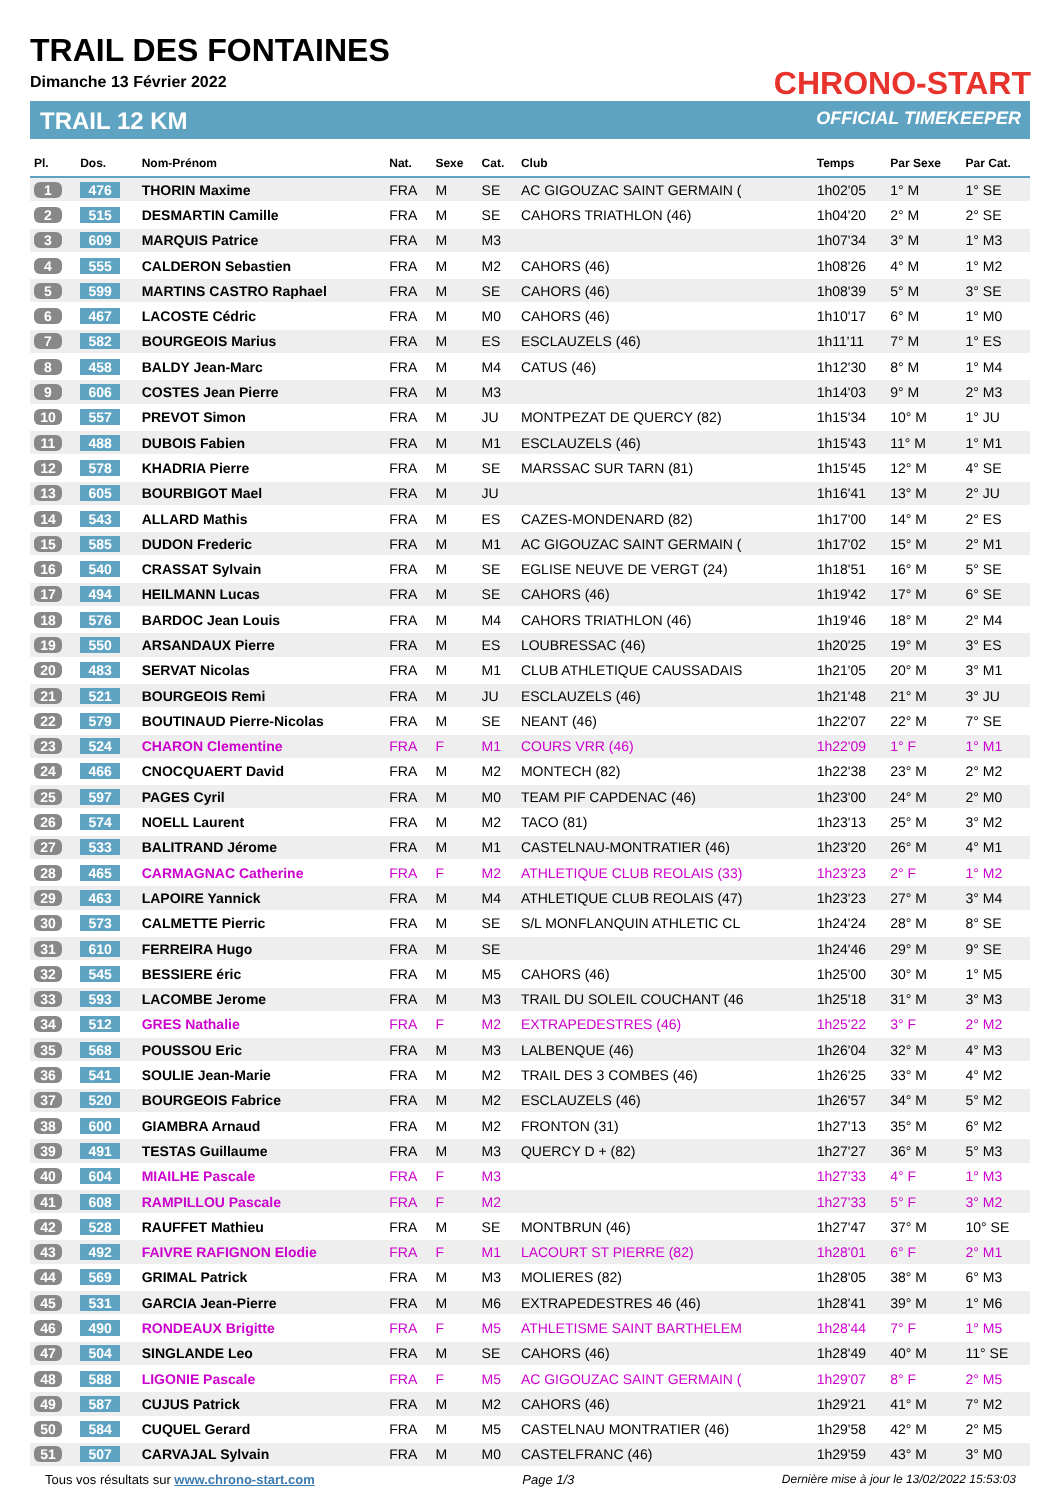TRAIL DES FONTAINES
Dimanche 13 Février 2022
TRAIL 12 KM
CHRONO-START
OFFICIAL TIMEKEEPER
| Pl. | Dos. | Nom-Prénom | Nat. | Sexe | Cat. | Club | Temps | Par Sexe | Par Cat. |
| --- | --- | --- | --- | --- | --- | --- | --- | --- | --- |
| 1 | 476 | THORIN Maxime | FRA | M | SE | AC GIGOUZAC SAINT GERMAIN ( | 1h02'05 | 1° M | 1° SE |
| 2 | 515 | DESMARTIN Camille | FRA | M | SE | CAHORS TRIATHLON (46) | 1h04'20 | 2° M | 2° SE |
| 3 | 609 | MARQUIS Patrice | FRA | M | M3 | | 1h07'34 | 3° M | 1° M3 |
| 4 | 555 | CALDERON Sebastien | FRA | M | M2 | CAHORS (46) | 1h08'26 | 4° M | 1° M2 |
| 5 | 599 | MARTINS CASTRO Raphael | FRA | M | SE | CAHORS (46) | 1h08'39 | 5° M | 3° SE |
| 6 | 467 | LACOSTE Cédric | FRA | M | M0 | CAHORS (46) | 1h10'17 | 6° M | 1° M0 |
| 7 | 582 | BOURGEOIS Marius | FRA | M | ES | ESCLAUZELS (46) | 1h11'11 | 7° M | 1° ES |
| 8 | 458 | BALDY Jean-Marc | FRA | M | M4 | CATUS (46) | 1h12'30 | 8° M | 1° M4 |
| 9 | 606 | COSTES Jean Pierre | FRA | M | M3 | | 1h14'03 | 9° M | 2° M3 |
| 10 | 557 | PREVOT Simon | FRA | M | JU | MONTPEZAT DE QUERCY (82) | 1h15'34 | 10° M | 1° JU |
| 11 | 488 | DUBOIS Fabien | FRA | M | M1 | ESCLAUZELS (46) | 1h15'43 | 11° M | 1° M1 |
| 12 | 578 | KHADRIA Pierre | FRA | M | SE | MARSSAC SUR TARN (81) | 1h15'45 | 12° M | 4° SE |
| 13 | 605 | BOURBIGOT Mael | FRA | M | JU | | 1h16'41 | 13° M | 2° JU |
| 14 | 543 | ALLARD Mathis | FRA | M | ES | CAZES-MONDENARD (82) | 1h17'00 | 14° M | 2° ES |
| 15 | 585 | DUDON Frederic | FRA | M | M1 | AC GIGOUZAC SAINT GERMAIN ( | 1h17'02 | 15° M | 2° M1 |
| 16 | 540 | CRASSAT Sylvain | FRA | M | SE | EGLISE NEUVE DE VERGT (24) | 1h18'51 | 16° M | 5° SE |
| 17 | 494 | HEILMANN Lucas | FRA | M | SE | CAHORS (46) | 1h19'42 | 17° M | 6° SE |
| 18 | 576 | BARDOC Jean Louis | FRA | M | M4 | CAHORS TRIATHLON (46) | 1h19'46 | 18° M | 2° M4 |
| 19 | 550 | ARSANDAUX Pierre | FRA | M | ES | LOUBRESSAC (46) | 1h20'25 | 19° M | 3° ES |
| 20 | 483 | SERVAT Nicolas | FRA | M | M1 | CLUB ATHLETIQUE CAUSSADAIS | 1h21'05 | 20° M | 3° M1 |
| 21 | 521 | BOURGEOIS Remi | FRA | M | JU | ESCLAUZELS (46) | 1h21'48 | 21° M | 3° JU |
| 22 | 579 | BOUTINAUD Pierre-Nicolas | FRA | M | SE | NEANT (46) | 1h22'07 | 22° M | 7° SE |
| 23 | 524 | CHARON Clementine | FRA | F | M1 | COURS VRR (46) | 1h22'09 | 1° F | 1° M1 |
| 24 | 466 | CNOCQUAERT David | FRA | M | M2 | MONTECH (82) | 1h22'38 | 23° M | 2° M2 |
| 25 | 597 | PAGES Cyril | FRA | M | M0 | TEAM PIF CAPDENAC (46) | 1h23'00 | 24° M | 2° M0 |
| 26 | 574 | NOELL Laurent | FRA | M | M2 | TACO (81) | 1h23'13 | 25° M | 3° M2 |
| 27 | 533 | BALITRAND Jérome | FRA | M | M1 | CASTELNAU-MONTRATIER (46) | 1h23'20 | 26° M | 4° M1 |
| 28 | 465 | CARMAGNAC Catherine | FRA | F | M2 | ATHLETIQUE CLUB REOLAIS (33) | 1h23'23 | 2° F | 1° M2 |
| 29 | 463 | LAPOIRE Yannick | FRA | M | M4 | ATHLETIQUE CLUB REOLAIS (47) | 1h23'23 | 27° M | 3° M4 |
| 30 | 573 | CALMETTE Pierric | FRA | M | SE | S/L MONFLANQUIN ATHLETIC CL | 1h24'24 | 28° M | 8° SE |
| 31 | 610 | FERREIRA Hugo | FRA | M | SE | | 1h24'46 | 29° M | 9° SE |
| 32 | 545 | BESSIERE éric | FRA | M | M5 | CAHORS (46) | 1h25'00 | 30° M | 1° M5 |
| 33 | 593 | LACOMBE Jerome | FRA | M | M3 | TRAIL DU SOLEIL COUCHANT (46 | 1h25'18 | 31° M | 3° M3 |
| 34 | 512 | GRES Nathalie | FRA | F | M2 | EXTRAPEDESTRES (46) | 1h25'22 | 3° F | 2° M2 |
| 35 | 568 | POUSSOU Eric | FRA | M | M3 | LALBENQUE (46) | 1h26'04 | 32° M | 4° M3 |
| 36 | 541 | SOULIE Jean-Marie | FRA | M | M2 | TRAIL DES 3 COMBES (46) | 1h26'25 | 33° M | 4° M2 |
| 37 | 520 | BOURGEOIS Fabrice | FRA | M | M2 | ESCLAUZELS (46) | 1h26'57 | 34° M | 5° M2 |
| 38 | 600 | GIAMBRA Arnaud | FRA | M | M2 | FRONTON (31) | 1h27'13 | 35° M | 6° M2 |
| 39 | 491 | TESTAS Guillaume | FRA | M | M3 | QUERCY D + (82) | 1h27'27 | 36° M | 5° M3 |
| 40 | 604 | MIAILHE Pascale | FRA | F | M3 | | 1h27'33 | 4° F | 1° M3 |
| 41 | 608 | RAMPILLOU Pascale | FRA | F | M2 | | 1h27'33 | 5° F | 3° M2 |
| 42 | 528 | RAUFFET Mathieu | FRA | M | SE | MONTBRUN (46) | 1h27'47 | 37° M | 10° SE |
| 43 | 492 | FAIVRE RAFIGNON Elodie | FRA | F | M1 | LACOURT ST PIERRE (82) | 1h28'01 | 6° F | 2° M1 |
| 44 | 569 | GRIMAL Patrick | FRA | M | M3 | MOLIERES (82) | 1h28'05 | 38° M | 6° M3 |
| 45 | 531 | GARCIA Jean-Pierre | FRA | M | M6 | EXTRAPEDESTRES 46 (46) | 1h28'41 | 39° M | 1° M6 |
| 46 | 490 | RONDEAUX Brigitte | FRA | F | M5 | ATHLETISME SAINT BARTHELEM | 1h28'44 | 7° F | 1° M5 |
| 47 | 504 | SINGLANDE Leo | FRA | M | SE | CAHORS (46) | 1h28'49 | 40° M | 11° SE |
| 48 | 588 | LIGONIE Pascale | FRA | F | M5 | AC GIGOUZAC SAINT GERMAIN ( | 1h29'07 | 8° F | 2° M5 |
| 49 | 587 | CUJUS Patrick | FRA | M | M2 | CAHORS (46) | 1h29'21 | 41° M | 7° M2 |
| 50 | 584 | CUQUEL Gerard | FRA | M | M5 | CASTELNAU MONTRATIER (46) | 1h29'58 | 42° M | 2° M5 |
| 51 | 507 | CARVAJAL Sylvain | FRA | M | M0 | CASTELFRANC (46) | 1h29'59 | 43° M | 3° M0 |
Tous vos résultats sur www.chrono-start.com Page 1/3 Dernière mise à jour le 13/02/2022 15:53:03